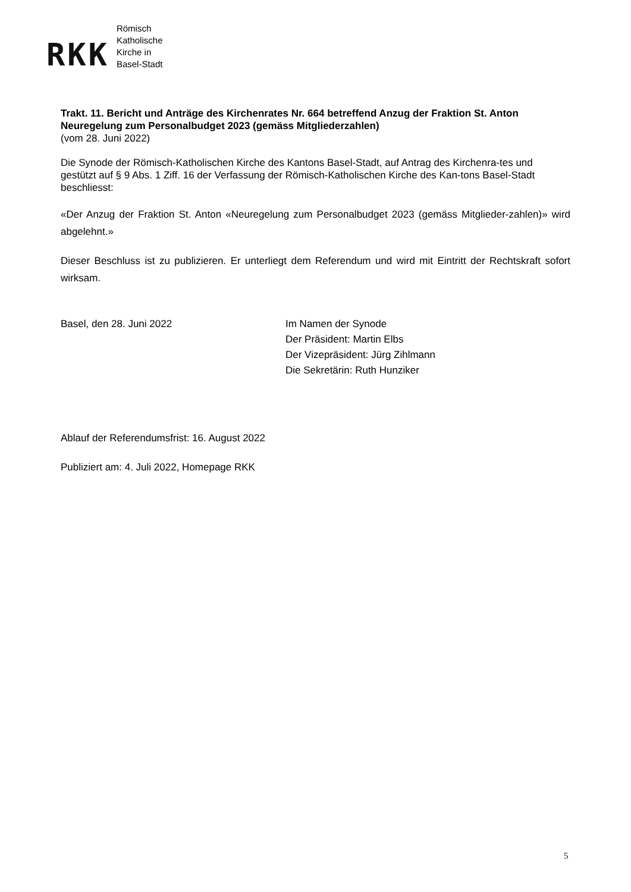RKK
Römisch
Katholische
Kirche in
Basel-Stadt
Trakt. 11. Bericht und Anträge des Kirchenrates Nr. 664 betreffend Anzug der Fraktion St. Anton Neuregelung zum Personalbudget 2023 (gemäss Mitgliederzahlen)
(vom 28. Juni 2022)
Die Synode der Römisch-Katholischen Kirche des Kantons Basel-Stadt, auf Antrag des Kirchenra-tes und gestützt auf § 9 Abs. 1 Ziff. 16 der Verfassung der Römisch-Katholischen Kirche des Kan-tons Basel-Stadt beschliesst:
«Der Anzug der Fraktion St. Anton «Neuregelung zum Personalbudget 2023 (gemäss Mitglieder-zahlen)» wird abgelehnt.»
Dieser Beschluss ist zu publizieren. Er unterliegt dem Referendum und wird mit Eintritt der Rechtskraft sofort wirksam.
Basel, den 28. Juni 2022 Im Namen der Synode
Der Präsident: Martin Elbs
Der Vizepräsident: Jürg Zihlmann
Die Sekretärin: Ruth Hunziker
Ablauf der Referendumsfrist: 16. August 2022
Publiziert am: 4. Juli 2022, Homepage RKK
5